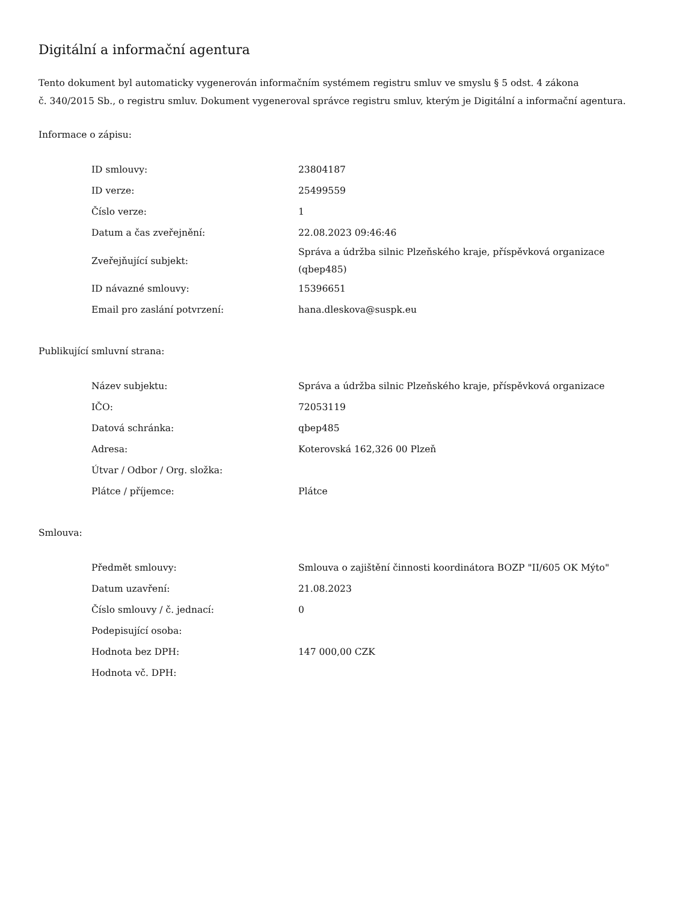Digitální a informační agentura
Tento dokument byl automaticky vygenerován informačním systémem registru smluv ve smyslu § 5 odst. 4 zákona
č. 340/2015 Sb., o registru smluv. Dokument vygeneroval správce registru smluv, kterým je Digitální a informační agentura.
Informace o zápisu:
| ID smlouvy: | 23804187 |
| ID verze: | 25499559 |
| Číslo verze: | 1 |
| Datum a čas zveřejnění: | 22.08.2023 09:46:46 |
| Zveřejňující subjekt: | Správa a údržba silnic Plzeňského kraje, příspěvková organizace (qbep485) |
| ID návazné smlouvy: | 15396651 |
| Email pro zaslání potvrzení: | hana.dleskova@suspk.eu |
Publikující smluvní strana:
| Název subjektu: | Správa a údržba silnic Plzeňského kraje, příspěvková organizace |
| IČO: | 72053119 |
| Datová schránka: | qbep485 |
| Adresa: | Koterovská 162,326 00 Plzeň |
| Útvar / Odbor / Org. složka: | |
| Plátce / příjemce: | Plátce |
Smlouva:
| Předmět smlouvy: | Smlouva o zajištění činnosti koordinátora BOZP "II/605 OK Mýto" |
| Datum uzavření: | 21.08.2023 |
| Číslo smlouvy / č. jednací: | 0 |
| Podepisující osoba: | |
| Hodnota bez DPH: | 147 000,00 CZK |
| Hodnota vč. DPH: | |